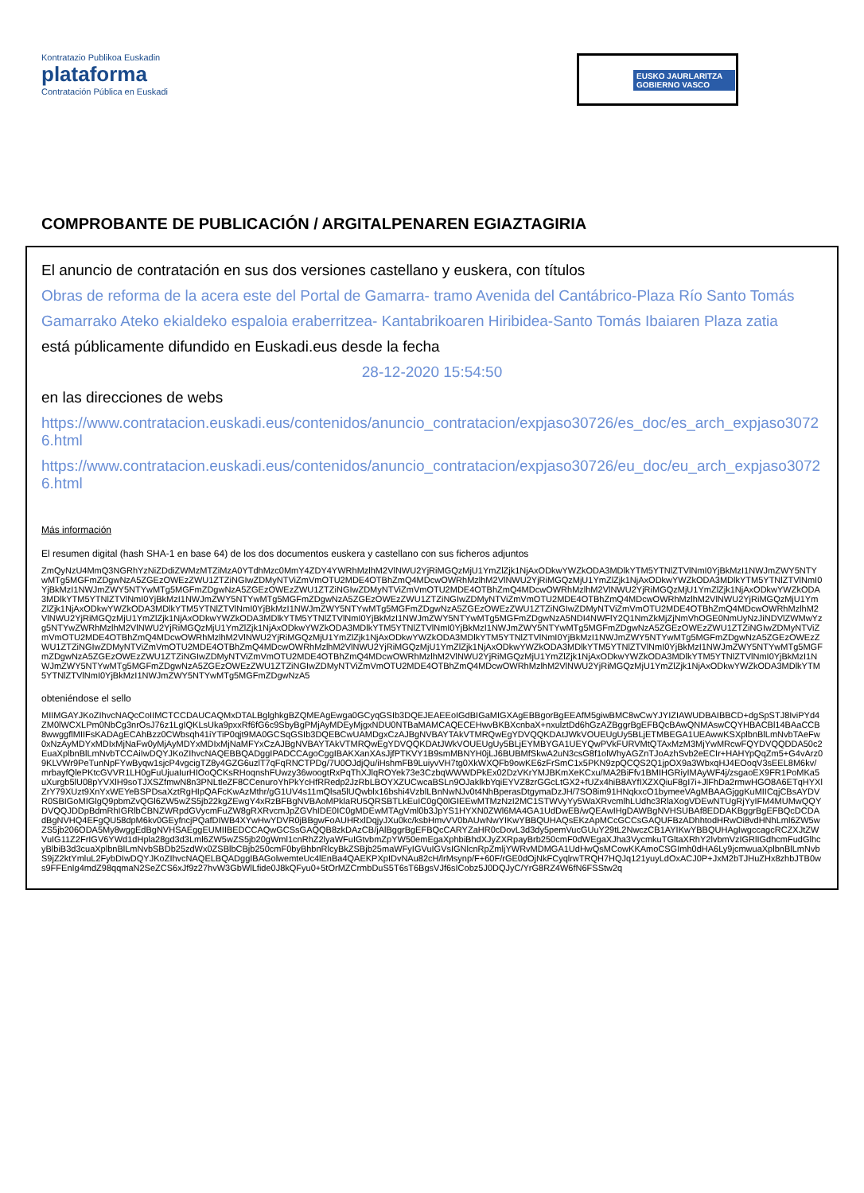Kontratazio Publikoa Euskadin
plataforma
Contratación Pública en Euskadi
EUSKO JAURLARITZA
GOBIERNO VASCO
COMPROBANTE DE PUBLICACIÓN / ARGITALPENAREN EGIAZTAGIRIA
El anuncio de contratación en sus dos versiones castellano y euskera, con títulos
Obras de reforma de la acera este del Portal de Gamarra- tramo Avenida del Cantábrico-Plaza Río Santo Tomás
Gamarrako Ateko ekialdeko espaloia eraberritzea- Kantabrikoaren Hiribidea-Santo Tomás Ibaiaren Plaza zatia
está públicamente difundido en Euskadi.eus desde la fecha
28-12-2020 15:54:50
en las direcciones de webs
https://www.contratacion.euskadi.eus/contenidos/anuncio_contratacion/expjaso30726/es_doc/es_arch_expjaso30726.html
https://www.contratacion.euskadi.eus/contenidos/anuncio_contratacion/expjaso30726/eu_doc/eu_arch_expjaso30726.html
Más información
El resumen digital (hash SHA-1 en base 64) de los dos documentos euskera y castellano con sus ficheros adjuntos
ZmQyNzU4MmQ3NGRhYzNiZDdiZWMzMTZiMzA0YTdhMzc0MmY4ZDY4YWRhMzlhM2VlNWU2YjRiMGQzMjU1YmZlZjk1NjAxODkwYWZkODA3MDlkYTM5YTNlZTVlNmI0YjBkMzI1NWJmZWY5NTYwMTg5MGFmZDgwNzA5ZGEzOWEzZWU1ZTZiNGIwZDMyNTViZmVmOTU2MDE4OTBhZmQ4MDcwOWRhMzlhM2VlNWU2YjRiMGQzMjU1YmZlZjk1NjAxODkwYWZkODA3MDlkYTM5YTNlZTVlNmI0YjBkMzI1NWJmZWY5NTYwMTg5MGFmZDgwNzA5ZGEzOWEzZWU1ZTZiNGIwZDMyNTViZmVmOTU2MDE4OTBhZmQ4MDcwOWRhMzlhM2VlNWU2YjRiMGQzMjU1YmZlZjk1NjAxODkwYWZkODA3MDlkYTM5YTNlZTVlNmI0YjBkMzI1NWJmZWY5NTYwMTg5MGFmZDgwNzA5ZGEzOWEzZWU1ZTZiNGIwZDMyNTViZmVmOTU2MDE4OTBhZmQ4MDcwOWRhMzlhM2VlNWU2YjRiMGQzMjU1YmZlZjk1NjAxODkwYWZkODA3MDlkYTM5YTNlZTVlNmI0YjBkMzI1NWJmZWY5NTYwMTg5MGFmZDgwNzA5ZGEzOWEzZWU1ZTZiNGIwZDMyNTViZmVmOTU2MDE4OTBhZmQ4MDcwOWRhMzlhM2VlNWU2YjRiMGQzMjU1YmZlZjk1NjAxODkwYWZkODA3MDlkYTM5YTNlZTVlNmI0YjBkMzI1NWJmZWY5NTYwMTg5MGFmZDgwNzA5NDI4NWFlY2Q1NmZkMjZjNmVhOGE0NmUyNzJiNDVlZWMwYzg5NTYwZWRhMzlhM2VlNWU2YjRiMGQzMjU1YmZlZjk1NjAxODkwYWZkODA3MDlkYTM5YTNlZTVlNmI0YjBkMzI1NWJmZWY5NTYwMTg5MGFmZDgwNzA5ZGEzOWEzZWU1ZTZiNGIwZDMyNTViZmVmOTU2MDE4OTBhZmQ4MDcwOWRhMzlhM2VlNWU2YjRiMGQzMjU1YmZlZjk1NjAxODkwYWZkODA3MDlkYTM5YTNlZTVlNmI0YjBkMzI1NWJmZWY5NTYwMTg5MGFmZDgwNzA5ZGEzOWEzZWU1ZTZiNGIwZDMyNTViZmVmOTU2MDE4OTBhZmQ4MDcwOWRhMzlhM2VlNWU2YjRiMGQzMjU1YmZlZjk1NjAxODkwYWZkODA3MDlkYTM5YTNlZTVlNmI0YjBkMzI1NWJmZWY5NTYwMTg5MGFmZDgwNzA5ZGEzOWEzZWU1ZTZiNGIwZDMyNTViZmVmOTU2MDE4OTBhZmQ4MDcwOWRhMzlhM2VlNWU2YjRiMGQzMjU1YmZlZjk1NjAxODkwYWZkODA3MDlkYTM5YTNlZTVlNmI0YjBkMzI1NWJmZWY5NTYwMTg5MGFmZDgwNzA5ZGEzOWEzZWU1ZTZiNGIwZDMyNTViZmVmOTU2MDE4OTBhZmQ4MDcwOWRhMzlhM2VlNWU2YjRiMGQzMjU1YmZlZjk1NjAxODkwYWZkODA3MDlkYTM5YTNlZTVlNmI0YjBkMzI1NWJmZWY5NTYwMTg5MGFmZDgwNzA5
obteniéndose el sello
MIIMGAYJKoZIhvcNAQcCoIIMCTCCDAUCAQMxDTALBglghkgBZQMEAgEwga0GCyqGSIb3DQEJEAEEoIGdBIGaMIGXAgEBBgorBgEEAfM5giwBMC8wCwYJYIZIAWUDBAIBBCD+dgSpSTJ8IviPYd4ZM0lWCXLPm0NbCg3nrOsJ76z1LgIQKLsUka9pxxRf6fG6c9SbyBgPMjAyMDEyMjgxNDU0NTBaMAMCAQECEHwvBKBXcnbaX+nxulztDd6hGzAZBggrBgEFBQcBAwQNMAswCQYHBACBl14BAaCCB8wwggflMIIFsKADAgECAhBzz0CWbsqh41iYTiP0qjt9MA0GCSqGSIb3DQEBCwUAMDgxCzAJBgNVBAYTAkVTMRQwEgYDVQQKDAtJWkVOUEUgUy5BLjETMBEGA1UEAwwKSXplbnBlLmNvbTAeFw0xNzAyMDYxMDIxMjNaFw0yMjAyMDYxMDIxMjNaMFYxCzAJBgNVBAYTAkVTMRQwEgYDVQQKDAtJWkVOUEUgUy5BLjEYMBYGA1UEYQwPVkFURVMtQTAxMzM3MjYwMRcwFQYDVQQDDA50c2EuaXplbnBlLmNvbTCCAiIwDQYJKoZIhvcNAQEBBQADggIPADCCAgoCggIBAKXanXAsJjfPTKVY1B9smMBNYH0jLJ6BUBMfSkwA2uN3csG8f1olWhyAGZnTJoAzhSvb2eECIr+HAHYpQqZm5+G4vArz09KLVWr9PeTunNpFYwByqw1sjcP4vgcigTZ8y4GZG6uzlT7qFqRNCTPDg/7U0OJdjQu/iHshmFB9LuiyvVH7tg0XkWXQFb9owKE6zFrSmC1x5PKN9zpQCQS2Q1jpOX9a3WbxqHJ4EOoqV3sEEL8M6kv/mrbayfQlePKtcGVVR1LH0gFuUjuaIurHIOoQCKsRHoqnshFUwzy36woogtRxPqThXJlqROYek73e3CzbqWWWDPkEx02DzVKrYMJBKmXeKCxu/MA2BiFfv1BMIHGRiyIMAyWF4j/zsgaoEX9FR1PoMKa5uXurgb5lU08pYVXlH9soTJXSZfmwN8n3PNLtleZF8CCenuroYhPkYcHfRRedp2JzRbLBOYXZUCwcaBSLn9OJaklkbYqiEYVZ8zrGGcLtGX2+fUZx4hiB8AYfIXZXQiuF8gI7i+JlFhDa2rmwHGO8A6ETqHYXlZrY79XUzt9XnYxWEYeBSPDsaXztRgHIpQAFcKwAzMthr/gG1UV4s11mQlsa5lUQwblx16bshi4VzblLBnNwNJv0t4NhBperasDtgymaDzJH/7SO8im91HNqkxcO1bymeeVAgMBAAGjggKuMIICqjCBsAYDVR0SBIGoMIGlgQ9pbmZvQGl6ZW5wZS5jb22kgZEwgY4xRzBFBgNVBAoMPklaRU5QRSBTLkEuIC0gQ0lGIEEwMTMzNzI2MC1STWVyYy5WaXRvcmlhLUdhc3RlaXogVDEwNTUgRjYyIFM4MUMwQQYDVQQJDDpBdmRhIGRlbCBNZWRpdGVycmFuZW8gRXRvcmJpZGVhIDE0IC0gMDEwMTAgVml0b3JpYS1HYXN0ZWl6MA4GA1UdDwEB/wQEAwIHgDAWBgNVHSUBAf8EDDAKBggrBgEFBQcDCDAdBgNVHQ4EFgQU58dpM6kv0GEyfncjPQafDIWB4XYwHwYDVR0jBBgwFoAUHRxlDqjyJXu0kc/ksbHmvVV0bAUwNwYIKwYBBQUHAQsEKzApMCcGCCsGAQUFBzADhhtodHRwOi8vdHNhLml6ZW5wZS5jb206ODA5My8wggEdBgNVHSAEggEUMIIBEDCCAQwGCSsGAQQB8zkDAzCB/jAlBggrBgEFBQcCARYZaHR0cDovL3d3dy5pemVucGUuY29tL2NwczCB1AYIKwYBBQUHAgIwgccagcRCZXJtZWVuIG11Z2FrIGV6YWd1dHpla28gd3d3Lml6ZW5wZS5jb20gWml1cnRhZ2lyaWFuIGtvbmZpYW50emEgaXphbiBhdXJyZXRpayBrb250cmF0dWEgaXJha3VycmkuTGltaXRhY2lvbmVzIGRlIGdhcmFudGlhcyBlbiB3d3cuaXplbnBlLmNvbSBDb25zdWx0ZSBlbCBjb250cmF0byBhbnRlcyBkZSBjb25maWFyIGVuIGVsIGNlcnRpZmljYWRvMDMGA1UdHwQsMCowKKAmoCSGImh0dHA6Ly9jcmwuaXplbnBlLmNvbS9jZ2ktYmluL2FybDIwDQYJKoZIhvcNAQELBQADggIBAGolwemteUc4lEnBa4QAEKPXpIDvNAu82cH/lrMsynp/F+60F/rGE0dOjNkFCyqlrwTRQH7HQJq121yuyLdOxACJ0P+JxM2bTJHuZHx8zhbJTB0ws9FFEnIg4mdZ98qqmaN2SeZCS6xJf9z27hvW3GbWlLfide0J8kQFyu0+5tOrMZCrmbDuS5T6sT6BgsVJf6sICobz5J0DQJyC/YrG8RZ4W6fN6FSStw2q